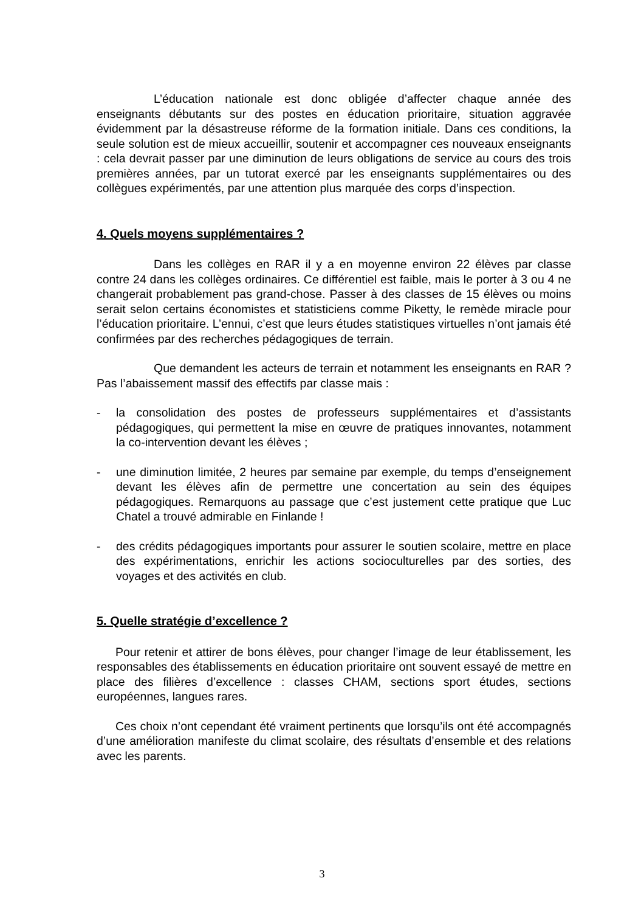L’éducation nationale est donc obligée d’affecter chaque année des enseignants débutants sur des postes en éducation prioritaire, situation aggravée évidemment par la désastreuse réforme de la formation initiale. Dans ces conditions, la seule solution est de mieux accueillir, soutenir et accompagner ces nouveaux enseignants : cela devrait passer par une diminution de leurs obligations de service au cours des trois premières années, par un tutorat exercé par les enseignants supplémentaires ou des collègues expérimentés, par une attention plus marquée des corps d’inspection.
4. Quels moyens supplémentaires ?
Dans les collèges en RAR il y a en moyenne environ 22 élèves par classe contre 24 dans les collèges ordinaires. Ce différentiel est faible, mais le porter à 3 ou 4 ne changerait probablement pas grand-chose. Passer à des classes de 15 élèves ou moins serait selon certains économistes et statisticiens comme Piketty, le remède miracle pour l’éducation prioritaire. L’ennui, c’est que leurs études statistiques virtuelles n’ont jamais été confirmées par des recherches pédagogiques de terrain.
Que demandent les acteurs de terrain et notamment les enseignants en RAR ? Pas l’abaissement massif des effectifs par classe mais :
- la consolidation des postes de professeurs supplémentaires et d’assistants pédagogiques, qui permettent la mise en œuvre de pratiques innovantes, notamment la co-intervention devant les élèves ;
- une diminution limitée, 2 heures par semaine par exemple, du temps d’enseignement devant les élèves afin de permettre une concertation au sein des équipes pédagogiques. Remarquons au passage que c’est justement cette pratique que Luc Chatel a trouvé admirable en Finlande !
- des crédits pédagogiques importants pour assurer le soutien scolaire, mettre en place des expérimentations, enrichir les actions socioculturelles par des sorties, des voyages et des activités en club.
5. Quelle stratégie d’excellence ?
Pour retenir et attirer de bons élèves, pour changer l’image de leur établissement, les responsables des établissements en éducation prioritaire ont souvent essayé de mettre en place des filières d’excellence : classes CHAM, sections sport études, sections européennes, langues rares.
Ces choix n’ont cependant été vraiment pertinents que lorsqu’ils ont été accompagnés d’une amélioration manifeste du climat scolaire, des résultats d’ensemble et des relations avec les parents.
3